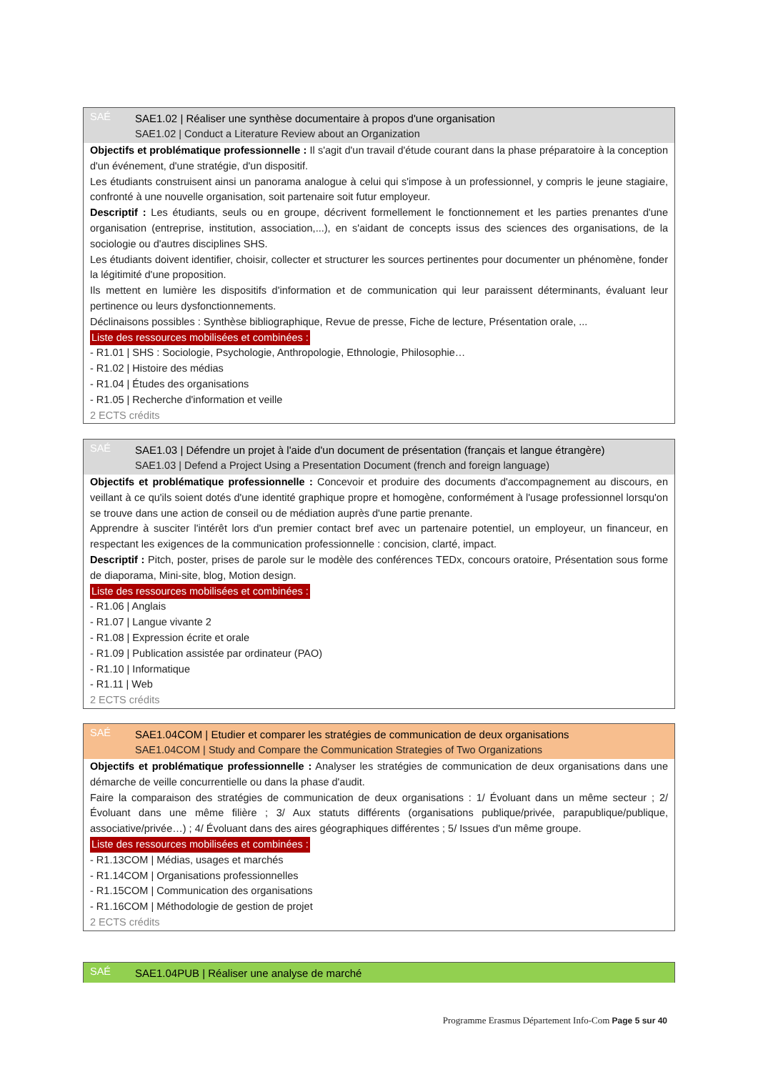SAÉ
SAE1.02 | Réaliser une synthèse documentaire à propos d'une organisation
SAE1.02 | Conduct a Literature Review about an Organization
Objectifs et problématique professionnelle : Il s'agit d'un travail d'étude courant dans la phase préparatoire à la conception d'un événement, d'une stratégie, d'un dispositif.
Les étudiants construisent ainsi un panorama analogue à celui qui s'impose à un professionnel, y compris le jeune stagiaire, confronté à une nouvelle organisation, soit partenaire soit futur employeur.
Descriptif : Les étudiants, seuls ou en groupe, décrivent formellement le fonctionnement et les parties prenantes d'une organisation (entreprise, institution, association,...), en s'aidant de concepts issus des sciences des organisations, de la sociologie ou d'autres disciplines SHS.
Les étudiants doivent identifier, choisir, collecter et structurer les sources pertinentes pour documenter un phénomène, fonder la légitimité d'une proposition.
Ils mettent en lumière les dispositifs d'information et de communication qui leur paraissent déterminants, évaluant leur pertinence ou leurs dysfonctionnements.
Déclinaisons possibles : Synthèse bibliographique, Revue de presse, Fiche de lecture, Présentation orale, ...
Liste des ressources mobilisées et combinées :
- R1.01 | SHS : Sociologie, Psychologie, Anthropologie, Ethnologie, Philosophie…
- R1.02 | Histoire des médias
- R1.04 | Études des organisations
- R1.05 | Recherche d'information et veille
2 ECTS crédits
SAÉ
SAE1.03 | Défendre un projet à l'aide d'un document de présentation (français et langue étrangère)
SAE1.03 | Defend a Project Using a Presentation Document (french and foreign language)
Objectifs et problématique professionnelle : Concevoir et produire des documents d'accompagnement au discours, en veillant à ce qu'ils soient dotés d'une identité graphique propre et homogène, conformément à l'usage professionnel lorsqu'on se trouve dans une action de conseil ou de médiation auprès d'une partie prenante.
Apprendre à susciter l'intérêt lors d'un premier contact bref avec un partenaire potentiel, un employeur, un financeur, en respectant les exigences de la communication professionnelle : concision, clarté, impact.
Descriptif : Pitch, poster, prises de parole sur le modèle des conférences TEDx, concours oratoire, Présentation sous forme de diaporama, Mini-site, blog, Motion design.
Liste des ressources mobilisées et combinées :
- R1.06 | Anglais
- R1.07 | Langue vivante 2
- R1.08 | Expression écrite et orale
- R1.09 | Publication assistée par ordinateur (PAO)
- R1.10 | Informatique
- R1.11 | Web
2 ECTS crédits
SAÉ
SAE1.04COM | Etudier et comparer les stratégies de communication de deux organisations
SAE1.04COM | Study and Compare the Communication Strategies of Two Organizations
Objectifs et problématique professionnelle : Analyser les stratégies de communication de deux organisations dans une démarche de veille concurrentielle ou dans la phase d'audit.
Faire la comparaison des stratégies de communication de deux organisations : 1/ Évoluant dans un même secteur ; 2/ Évoluant dans une même filière ; 3/ Aux statuts différents (organisations publique/privée, parapublique/publique, associative/privée…) ; 4/ Évoluant dans des aires géographiques différentes ; 5/ Issues d'un même groupe.
Liste des ressources mobilisées et combinées :
- R1.13COM | Médias, usages et marchés
- R1.14COM | Organisations professionnelles
- R1.15COM | Communication des organisations
- R1.16COM | Méthodologie de gestion de projet
2 ECTS crédits
SAÉ
SAE1.04PUB | Réaliser une analyse de marché
Programme Erasmus Département Info-Com Page 5 sur 40